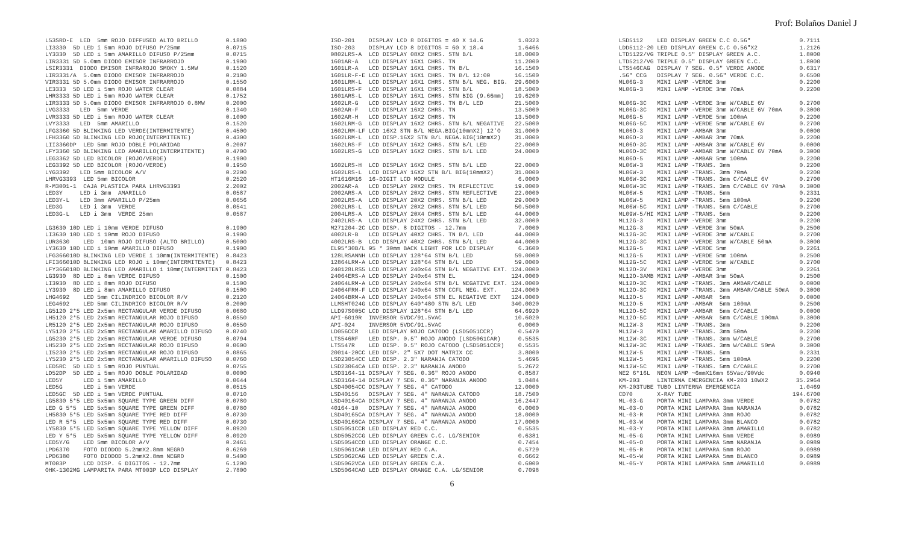Prof: Bolaños Daniel J
| L53SRD-E LED 5mm ROJO DIFFUSED ALTO BRILLO | 0.1800 |
| LI3330 5D LED i 5mm ROJO DIFUSO P/25mm | 0.0715 |
| LY3330 5D LED i 5mm AMARILLO DIFUSO P/25mm | 0.0715 |
| LIR3331 5D 5.0mm DIODO EMISOR INFRARROJO | 0.1900 |
| LSIR3331 DIODO EMISOR INFRAROJO SMOKY 1.5MW | 0.1520 |
| LIR3331/A 5.0mm DIODO EMISOR INFRARROJO | 0.2100 |
| VIR3331 5D 5.0mm DIODO EMISOR INFRARROJO | 0.1550 |
| LE3333 5D LED i 5mm ROJO WATER CLEAR | 0.0884 |
| LHR3333 5D LED i 5mm ROJO WATER CLEAR | 0.1752 |
| LIR3333 5D 5.0mm DIODO EMISOR INFRARROJO 0.8MW | 0.2000 |
| LVG3333 LED 5mm VERDE | 0.1340 |
| LVR3333 5D LED i 5mm ROJO WATER CLEAR | 0.1000 |
| LVY3333 LED 5mm AMARILLO | 0.1520 |
| LFG3360 5D BLINKING LED VERDE(INTERMITENTE) | 0.4500 |
| LFH3360 5D BLINKING LED ROJO(INTERMITENTE) | 0.4300 |
| LII3360DP LED 5mm ROJO DOBLE POLARIDAD | 0.2007 |
| LFY3360 5D BLINKING LED AMARILLO(INTERMITENTE) | 0.4700 |
| LEG3362 5D LED BICOLOR (ROJO/VERDE) | 0.1900 |
| LEG3392 5D LED BICOLOR (ROJO/VERDE) | 0.1950 |
| LYG3392 LED 5mm BICOLOR A/V | 0.2200 |
| LHRVG3393 LED 5mm BICOLOR | 0.2520 |
| R-M3001-1 CAJA PLASTICA PARA LHRVG3393 | 2.2002 |
| LED3Y LED i 3mm AMARILLO | 0.0587 |
| LED3Y-L LED 3mm AMARILLO P/25mm | 0.0656 |
| LED3G LED i 3mm VERDE | 0.0541 |
| LED3G-L LED i 3mm VERDE 25mm | 0.0587 |
| LG3630 10D LED i 10mm VERDE DIFUSO | 0.1900 |
| LI3630 10D LED i 10mm ROJO DIFUSO | 0.1900 |
| LUR3630 LED 10mm ROJO DIFUSO (ALTO BRILLO) | 0.5000 |
| LY3630 10D LED i 10mm AMARILLO DIFUSO | 0.1900 |
| LFG366010D BLINKING LED VERDE i 10mm(INTERMITENTE) | 0.8423 |
| LFI366010D BLINKING LED ROJO i 10mm(INTERMITENTE) | 0.8423 |
| LFY366010D BLINKING LED AMARILLO i 10mm(INTERMITENT | 0.8423 |
| LG3930 8D LED i 8mm VERDE DIFUSO | 0.1500 |
| LI3930 8D LED i 8mm ROJO DIFUSO | 0.1500 |
| LY3930 8D LED i 8mm AMARILLO DIFUSO | 0.1500 |
| LHG4692 LED 5mm CILINDRICO BICOLOR R/V | 0.2120 |
| LEG4692 LED 5mm CILINDRICO BICOLOR R/V | 0.2000 |
| LG5120 2*5 LED 2x5mm RECTANGULAR VERDE DIFUSO | 0.0680 |
| LH5120 2*5 LED 2x5mm RECTANGULAR ROJO DIFUSO | 0.0550 |
| LR5120 2*5 LED 2x5mm RECTANGULAR ROJO DIFUSO | 0.0550 |
| LY5120 2*5 LED 2x5mm RECTANGULAR AMARILLO DIFUSO | 0.0740 |
| LG5230 2*5 LED 2x5mm RECTANGULAR VERDE DIFUSO | 0.0794 |
| LH5230 2*5 LED 2x5mm RECTANGULAR ROJO DIFUSO | 0.0600 |
| LI5230 2*5 LED 2x5mm RECTANGULAR ROJO DIFUSO | 0.0865 |
| LY5230 2*5 LED 2x5mm RECTANGULAR AMARILLO DIFUSO | 0.0760 |
| LED5RC 5D LED i 5mm ROJO PUNTUAL | 0.0755 |
| LD52DP 5D LED i 5mm ROJO DOBLE POLARIDAD | 0.0000 |
| LED5Y LED i 5mm AMARILLO | 0.0644 |
| LED5G LED i 5mm VERDE | 0.0515 |
| LED5GC 5D LED i 5mm VERDE PUNTUAL | 0.0710 |
| LG5830 5*5 LED 5x5mm SQUARE TYPE GREEN DIFF | 0.0780 |
| LED G 5*5 LED 5x5mm SQUARE TYPE GREEN DIFF | 0.0780 |
| LH5830 5*5 LED 5x5mm SQUARE TYPE RED DIFF | 0.0730 |
| LED R 5*5 LED 5x5mm SQUARE TYPE RED DIFF | 0.0730 |
| LY5830 5*5 LED 5x5mm SQUARE TYPE YELLOW DIFF | 0.0920 |
| LED Y 5*5 LED 5x5mm SQUARE TYPE YELLOW DIFF | 0.0920 |
| LED5Y/G LED 5mm BICOLOR A/V | 0.2461 |
| LPD6370 FOTO DIODOD 5.2mmX2.8mm NEGRO | 0.6269 |
| LPD6380 FOTO DIODOD 5.2mmX2.8mm NEGRO | 0.5400 |
| MT003P LCD DISP. 6 DIGITOS - 12.7mm | 6.1200 |
| OHK-1302MG LAMPARITA PARA MT003P LCD DISPLAY | 2.7800 |
| ISO-201 DISPLAY LCD 8 DIGITOS = 40 X 14.6 | 1.0323 |
| ISO-203 DISPLAY LCD 8 DIGITOS = 60 X 18.4 | 1.6466 |
| 0802LRS-A LCD DISPLAY 08X2 CHRS. STN B/L | 18.0000 |
| 1601AR-A LCD DISPLAY 16X1 CHRS. TN | 11.2000 |
| 1601LR-A LCD DISPLAY 16X1 CHRS. TN B/L | 16.1500 |
| 1601LR-F-E LCD DISPLAY 16X1 CHRS. TN B/L 12:00 | 16.1500 |
| 1601LRM-L LCD DISPLAY 16X1 CHRS. STN B/L NEG. BIG. | 29.6000 |
| 1601LRS-F LCD DISPLAY 16X1 CHRS. STN B/L | 18.5000 |
| 1601ARS-L LCD DISPLAY 16X1 CHRS. STN BIG (9.66mm) | 19.6200 |
| 1602LR-G LCD DISPLAY 16X2 CHRS. TN B/L LED | 21.5000 |
| 1602AR-F LCD DISPLAY 16X2 CHRS. TN | 13.5000 |
| 1602AR-H LCD DISPLAY 16X2 CHRS. TN | 13.5000 |
| 1602LRM-G LCD DISPLAY 16X2 CHRS. STN B/L NEGATIVE | 22.5000 |
| 1602LRM-LF LCD 16X2 STN B/L NEGA.BIG(10mmX2) 12'O | 31.0000 |
| 1602LRM-L LCD DISP.16X2 STN B/L NEGA.BIG(10mmX2) | 31.0000 |
| 1602LRS-F LCD DISPLAY 16X2 CHRS. STN B/L LED | 22.0000 |
| 1602LRS-G LCD DISPLAY 16X2 CHRS. STN B/L LED | 24.0000 |
| 1602LRS-H LCD DISPLAY 16X2 CHRS. STN B/L LED | 22.0000 |
| 1602LRS-L LCD DISPLAY 16X2 STN B/L BIG(10mmX2) | 31.0000 |
| HT1616M16 16-DIGIT LCD MODULE | 6.0000 |
| 2002AR-A LCD DISPLAY 20X2 CHRS. TN REFLECTIVE | 19.0000 |
| 2002ARS-A LCD DISPLAY 20X2 CHRS. STN REFLECTIVE | 22.0000 |
| 2002LRS-A LCD DISPLAY 20X2 CHRS. STN B/L LED | 29.0000 |
| 2002LRS-L LCD DISPLAY 20X2 CHRS. STN B/L LED | 50.5000 |
| 2004LRS-A LCD DISPLAY 20X4 CHRS. STN B/L LED | 44.0000 |
| 2402LRS-A LCD DISPLAY 24X2 CHRS. STN B/L LED | 32.0000 |
| M271204-2C LCD DISP. 8 DIGITOS - 12.7mm | 7.0000 |
| 4002LR-B LCD DISPLAY 40X2 CHRS. TN B/L LED | 44.0000 |
| 4002LRS-B LCD DISPLAY 40X2 CHRS. STN B/L LED | 44.0000 |
| EL95*30B/L 95 * 30mm BACK LIGHT FOR LCD DISPLAY | 6.3600 |
| 128LRSANNH LCD DISPLAY 128*64 STN B/L LED | 59.0000 |
| 12864LRM-A LCD DISPLAY 128*64 STN B/L LED | 59.0000 |
| 240128LRS5 LCD DISPLAY 240x64 STN B/L NEGATIVE EXT. | 124.0000 |
| 24064ERS-A LCD DISPLAY 240x64 STN EL | 124.0000 |
| 24064LRM-A LCD DISPLAY 240x64 STN B/L NEGATIVE EXT. | 124.0000 |
| 24064FRM-F LCD DISPLAY 240x64 STN CCFL NEG. EXT. | 124.0000 |
| 24064BRM-A LCD DISPLAY 240x64 STN EL NEGATIVE EXT | 124.0000 |
| LLMSHT024G LCD DISPLAY 640*480 STN B/L LED | 340.0020 |
| LLD97S005C LCD DISPLAY 128*64 STN B/L LED | 64.6920 |
| API-6019R INVERSOR 5VDC/91.5VAC | 10.6020 |
| API-024 INVERSOR 5VDC/91.5VAC | 0.0000 |
| LD056CCR LED DISPLAY ROJO CATODO (LSD5051CCR) | 0.5470 |
| LTS546RF LED DISP. 0.5" ROJO ANODO (LSD5061CAR) | 0.5535 |
| LTS547R LED DISP. 0.5" ROJO CATODO (LSD5051CCR) | 0.5535 |
| 20014-20CC LED DISP. 2" 5X7 DOT MATRIX CC | 3.8000 |
| LSD23054CC LED DISP. 2.3" NARANJA CATODO | 5.4696 |
| LSD23064CA LED DISP. 2.3" NARANJA ANODO | 5.2672 |
| LSD3164-11 DISPLAY 7 SEG. 0.36" ROJO ANODO | 0.8587 |
| LSD3164-14 DISPLAY 7 SEG. 0.36" NARANJA ANODO | 1.0484 |
| LSD40054CC DISPLAY 7 SEG. 4" CATODO | 12.0000 |
| LSD40156 DISPLAY 7 SEG. 4" NARANJA CATODO | 18.7500 |
| LSD40164CA DISPLAY 7 SEG. 4" NARANJA ANODO | 16.2447 |
| 40164-10 DISPLAY 7 SEG. 4" NARANJA ANODO | 0.0000 |
| LSD40165CA DISPLAY 7 SEG. 4" NARANJA ANODO | 18.0000 |
| LSD40166CA DISPLAY 7 SEG. 4" NARANJA ANODO | 17.0000 |
| LSD5051CCR LED DISPLAY RED C.C. | 0.5535 |
| LSD5052CCG LED DISPLAY GREEN C.C. LG/SENIOR | 0.6381 |
| LSD5054CCO LED DISPLAY ORANGE C.C. | 0.7454 |
| LSD5061CAR LED DISPLAY RED C.A. | 0.5729 |
| LSD5062CAG LED DISPLAY GREEN C.A. | 0.6662 |
| LSD5062VCA LED DISPLAY GREEN C.A. | 0.6900 |
| LSD5064CAO LED DISPLAY ORANGE C.A. LG/SENIOR | 0.7098 |
| LSD5112 LED DISPLAY GREEN C.C 0.56" | 0.7111 |
| LDD5112-20 LED DISPLAY GREEN C.C 0.56"X2 | 1.2126 |
| LTD5122/VG TRIPLE 0.5" DISPLAY GREEN A.C. | 1.8000 |
| LTD5212/VG TRIPLE 0.5" DISPLAY GREEN C.C. | 1.8000 |
| LTS546CAG DISPLAY 7 SEG. 0.5" VERDE ANODE | 0.6317 |
| .56" CCG DISPLAY 7 SEG. 0.56" VERDE C.C. | 0.6500 |
| ML06G-3 MINI LAMP -VERDE 3mm | 0.2200 |
| ML06G-3 MINI LAMP -VERDE 3mm 70mA | 0.2200 |
| ML06G-3C MINI LAMP -VERDE 3mm W/CABLE 6V | 0.2700 |
| ML06G-3C MINI LAMP -VERDE 3mm W/CABLE 6V 70mA | 0.3000 |
| ML06G-5 MINI LAMP -VERDE 5mm 100mA | 0.2200 |
| ML06G-5C MINI LAMP -VERDE 5mm W/CABLE 6V | 0.2700 |
| ML06O-3 MINI LAMP -AMBAR 3mm | 0.0000 |
| ML06O-3 MINI LAMP -AMBAR 3mm 70mA | 0.2200 |
| ML06O-3C MINI LAMP -AMBAR 3mm W/CABLE 6V | 0.0000 |
| ML06O-3C MINI LAMP -AMBAR 3mm W/CABLE 6V 70mA | 0.3000 |
| ML06O-5 MINI LAMP -AMBAR 5mm 100mA | 0.2200 |
| ML06W-3 MINI LAMP -TRANS. 3mm | 0.2200 |
| ML06W-3 MINI LAMP -TRANS. 3mm 70mA | 0.2200 |
| ML06W-3C MINI LAMP -TRANS. 3mm C/CABLE 6V | 0.2700 |
| ML06W-3C MINI LAMP -TRANS. 3mm C/CABLE 6V 70mA | 0.3000 |
| ML06W-5 MINI LAMP -TRANS. 5mm | 0.2331 |
| ML06W-5 MINI LAMP -TRANS. 5mm 100mA | 0.2200 |
| ML06W-5C MINI LAMP -TRANS. 5mm C/CABLE | 0.2700 |
| ML09W-5/HI MINI LAMP -TRANS. 5mm | 0.2200 |
| ML12G-3 MINI LAMP -VERDE 3mm | 0.2200 |
| ML12G-3 MINI LAMP -VERDE 3mm 50mA | 0.2500 |
| ML12G-3C MINI LAMP -VERDE 3mm W/CABLE | 0.2700 |
| ML12G-3C MINI LAMP -VERDE 3mm W/CABLE 50mA | 0.3000 |
| ML12G-5 MINI LAMP -VERDE 5mm | 0.2261 |
| ML12G-5 MINI LAMP -VERDE 5mm 100mA | 0.2500 |
| ML12G-5C MINI LAMP -VERDE 5mm W/CABLE | 0.2700 |
| ML12O-3V MINI LAMP -VERDE 3mm | 0.2261 |
| ML12O-3AMB MINI LAMP -AMBAR 3mm 50mA | 0.2500 |
| ML12O-3C MINI LAMP -TRANS. 3mm AMBAR/CABLE | 0.0000 |
| ML12O-3C MINI LAMP -TRANS. 3mm AMBAR/CABLE 50mA | 0.3000 |
| ML12O-5 MINI LAMP -AMBAR 5mm | 0.0000 |
| ML12O-5 MINI LAMP -AMBAR 5mm 100mA | 0.2500 |
| ML12O-5C MINI LAMP -AMBAR 5mm C/CABLE | 0.0000 |
| ML12O-5C MINI LAMP -AMBAR 5mm C/CABLE 100mA | 0.3000 |
| ML12W-3 MINI LAMP -TRANS. 3mm | 0.2200 |
| ML12W-3 MINI LAMP -TRANS. 3mm 50mA | 0.2200 |
| ML12W-3C MINI LAMP -TRANS. 3mm W/CABLE | 0.2700 |
| ML12W-3C MINI LAMP -TRANS. 3mm W/CABLE 50mA | 0.3000 |
| ML12W-5 MINI LAMP -TRANS. 5mm | 0.2331 |
| ML12W-5 MINI LAMP -TRANS. 5mm 100mA | 0.2200 |
| ML12W-5C MINI LAMP -TRANS. 5mm C/CABLE | 0.2700 |
| NE2 6*16L NEON LAMP ~6mmX16mm 65Vac/90Vdc | 0.0940 |
| KM-203 LINTERNA EMERGENCIA KM-203 10WX2 | 35.2964 |
| KM-203TUBE TUBO LINTERNA EMERGENCIA | 1.0469 |
| CD70 X-RAY TUBE | 194.6700 |
| ML-03-G PORTA MINI LAMPARA 3mm VERDE | 0.0782 |
| ML-03-O PORTA MINI LAMPARA 3mm NARANJA | 0.0782 |
| ML-03-R PORTA MINI LAMPARA 3mm ROJO | 0.0782 |
| ML-03-W PORTA MINI LAMPARA 3mm BLANCO | 0.0782 |
| ML-03-Y PORTA MINI LAMPARA 3mm AMARILLO | 0.0782 |
| ML-05-G PORTA MINI LAMPARA 5mm VERDE | 0.0989 |
| ML-05-O PORTA MINI LAMPARA 5mm NARANJA | 0.0989 |
| ML-05-R PORTA MINI LAMPARA 5mm ROJO | 0.0989 |
| ML-05-W PORTA MINI LAMPARA 5mm BLANCO | 0.0989 |
| ML-05-Y PORTA MINI LAMPARA 5mm AMARILLO | 0.0989 |
6